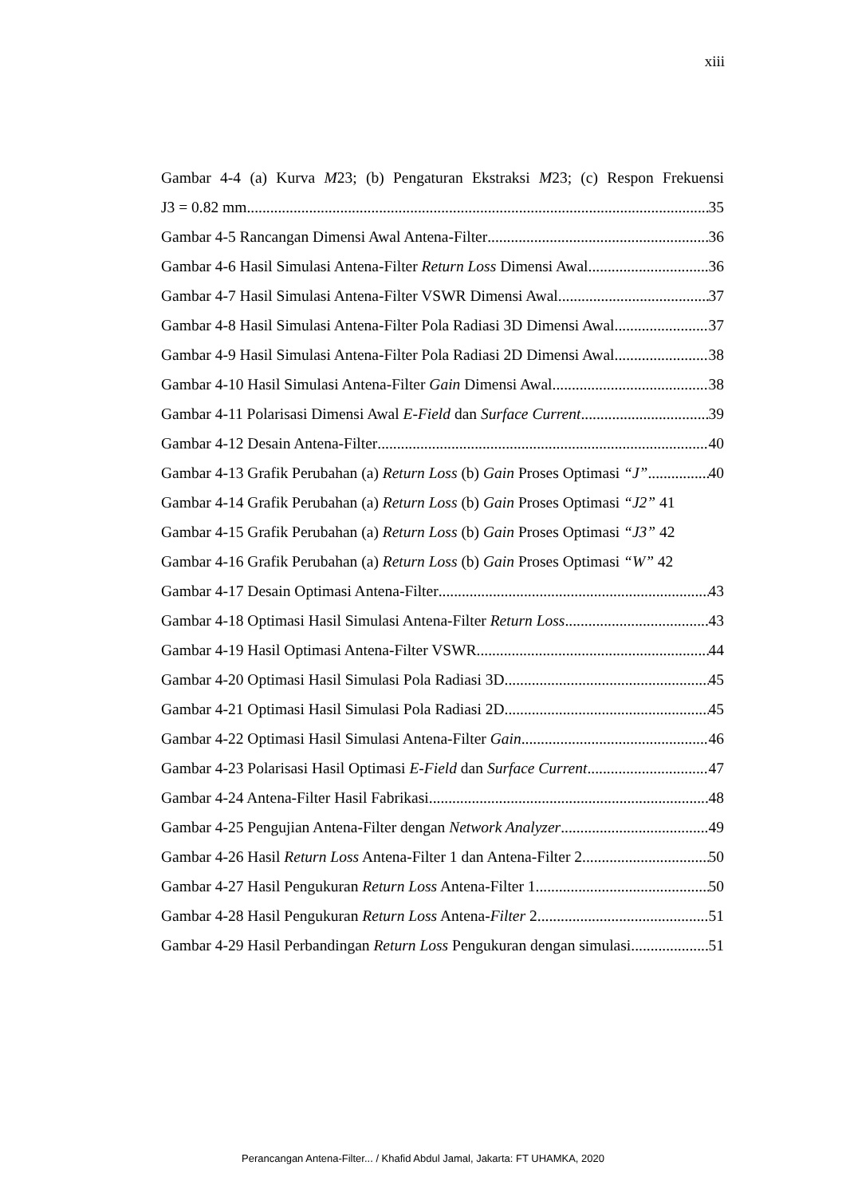xiii
Gambar 4-4 (a) Kurva M23; (b) Pengaturan Ekstraksi M23; (c) Respon Frekuensi
J3 = 0.82 mm 35
Gambar 4-5 Rancangan Dimensi Awal Antena-Filter 36
Gambar 4-6 Hasil Simulasi Antena-Filter Return Loss Dimensi Awal 36
Gambar 4-7 Hasil Simulasi Antena-Filter VSWR Dimensi Awal 37
Gambar 4-8 Hasil Simulasi Antena-Filter Pola Radiasi 3D Dimensi Awal 37
Gambar 4-9 Hasil Simulasi Antena-Filter Pola Radiasi 2D Dimensi Awal 38
Gambar 4-10 Hasil Simulasi Antena-Filter Gain Dimensi Awal 38
Gambar 4-11 Polarisasi Dimensi Awal E-Field dan Surface Current 39
Gambar 4-12 Desain Antena-Filter 40
Gambar 4-13 Grafik Perubahan (a) Return Loss (b) Gain Proses Optimasi “J” 40
Gambar 4-14 Grafik Perubahan (a) Return Loss (b) Gain Proses Optimasi “J2” 41
Gambar 4-15 Grafik Perubahan (a) Return Loss (b) Gain Proses Optimasi “J3” 42
Gambar 4-16 Grafik Perubahan (a) Return Loss (b) Gain Proses Optimasi “W” 42
Gambar 4-17 Desain Optimasi Antena-Filter 43
Gambar 4-18 Optimasi Hasil Simulasi Antena-Filter Return Loss 43
Gambar 4-19 Hasil Optimasi Antena-Filter VSWR 44
Gambar 4-20 Optimasi Hasil Simulasi Pola Radiasi 3D 45
Gambar 4-21 Optimasi Hasil Simulasi Pola Radiasi 2D 45
Gambar 4-22 Optimasi Hasil Simulasi Antena-Filter Gain 46
Gambar 4-23 Polarisasi Hasil Optimasi E-Field dan Surface Current 47
Gambar 4-24 Antena-Filter Hasil Fabrikasi 48
Gambar 4-25 Pengujian Antena-Filter dengan Network Analyzer 49
Gambar 4-26 Hasil Return Loss Antena-Filter 1 dan Antena-Filter 2 50
Gambar 4-27 Hasil Pengukuran Return Loss Antena-Filter 1 50
Gambar 4-28 Hasil Pengukuran Return Loss Antena-Filter 2 51
Gambar 4-29 Hasil Perbandingan Return Loss Pengukuran dengan simulasi 51
Perancangan Antena-Filter... / Khafid Abdul Jamal, Jakarta: FT UHAMKA, 2020